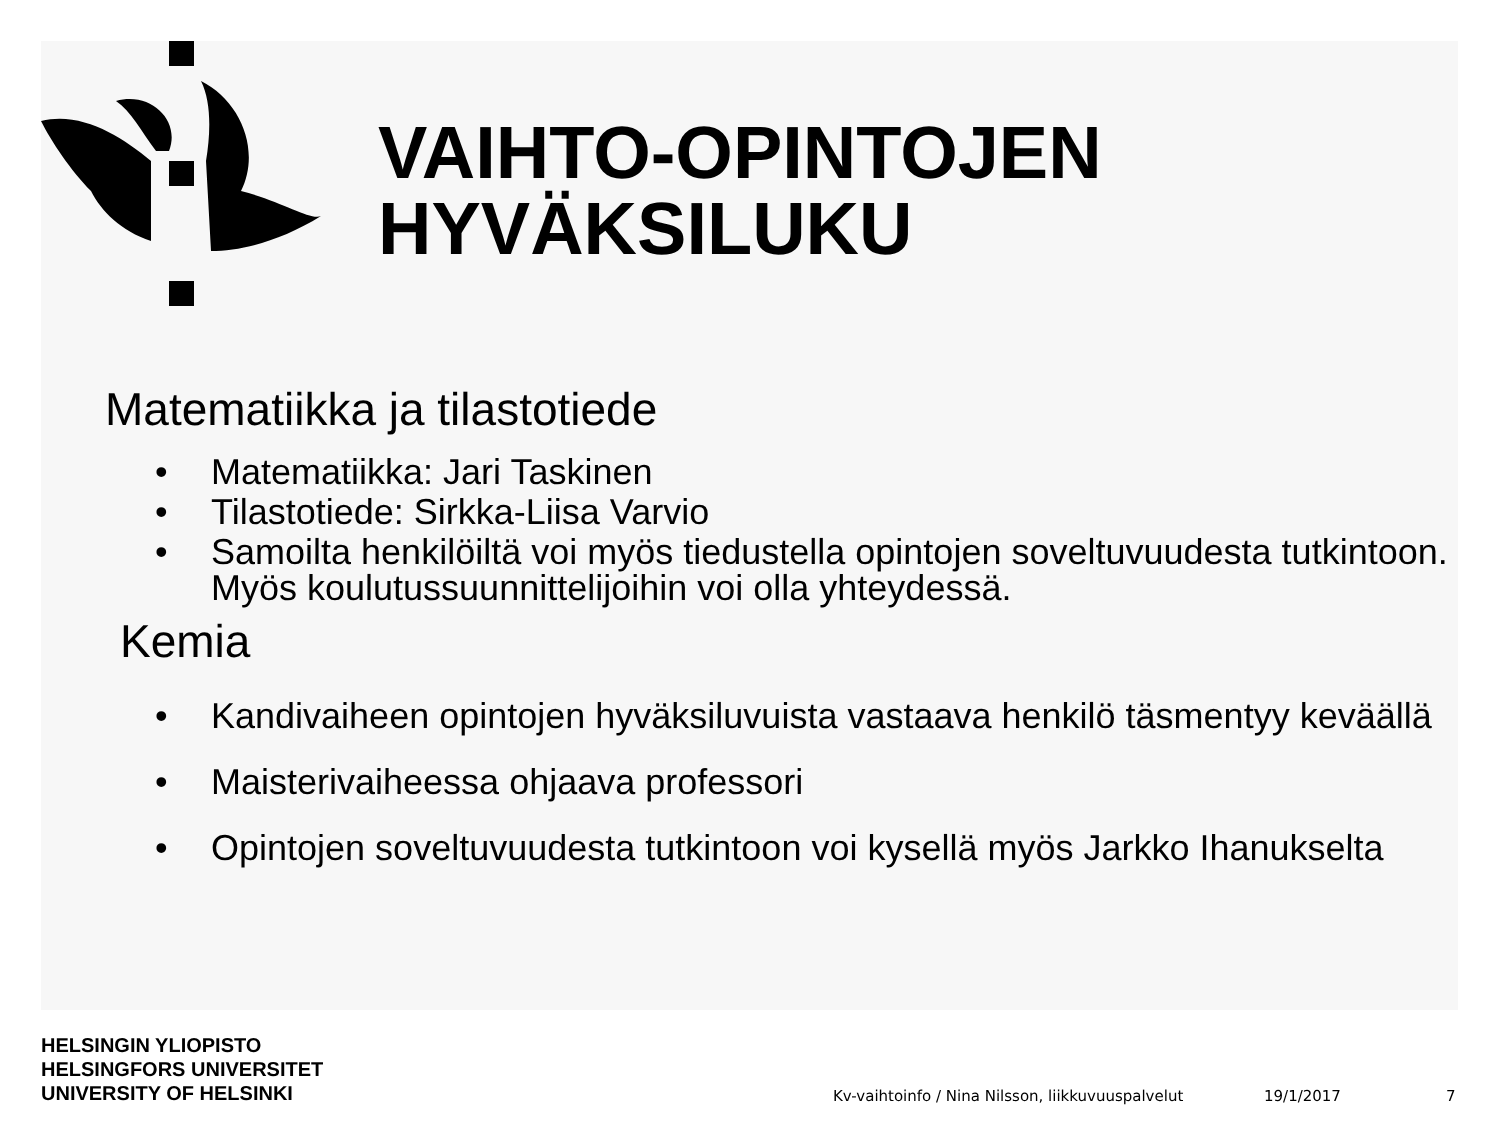VAIHTO-OPINTOJEN
HYVÄKSILUKU
Matematiikka ja tilastotiede
• Matematiikka: Jari Taskinen
• Tilastotiede: Sirkka-Liisa Varvio
• Samoilta henkilöiltä voi myös tiedustella opintojen soveltuvuudesta tutkintoon. Myös koulutussuunnittelijoihin voi olla yhteydessä.
Kemia
• Kandivaiheen opintojen hyväksiluvuista vastaava henkilö täsmentyy keväällä
• Maisterivaiheessa ohjaava professori
• Opintojen soveltuvuudesta tutkintoon voi kysellä myös Jarkko Ihanukselta
HELSINGIN YLIOPISTO
HELSINGFORS UNIVERSITET
UNIVERSITY OF HELSINKI
Kv-vaihtoinfo / Nina Nilsson, liikkuvuuspalvelut
19/1/2017 7